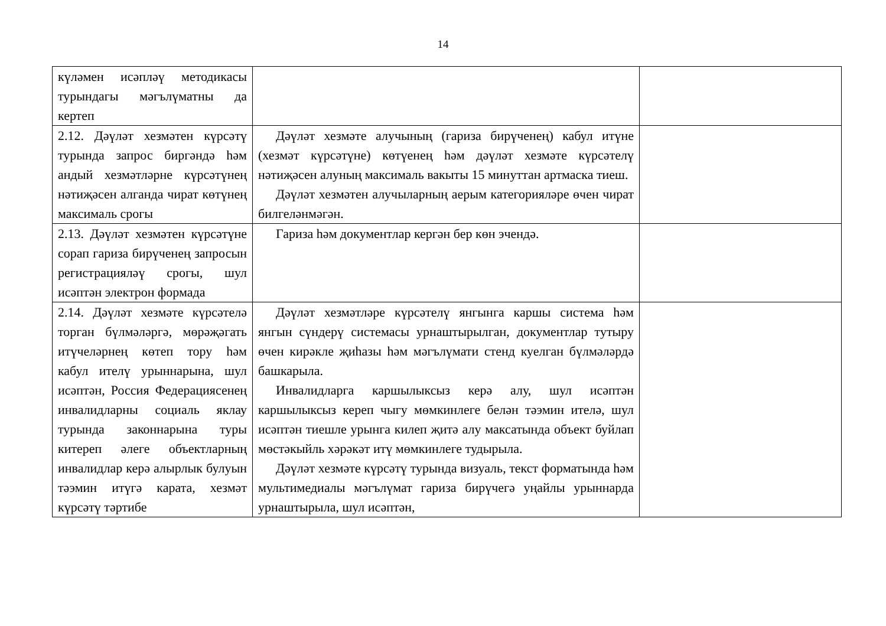14
| күләмен исәпләү методикасы турындагы мәгълүматны да кертеп | | |
| 2.12. Дәүләт хезмәтен күрсәтү турында запрос биргәндә һәм андый хезмәтләрне күрсәтүнең нәтиҗәсен алганда чират көтүнең максималь срогы | Дәүләт хезмәте алучының (гариза бирүченең) кабул итүне (хезмәт күрсәтүне) көтүенең һәм дәүләт хезмәте күрсәтелү нәтиҗәсен алуның максималь вакыты 15 минуттан артмаска тиеш. Дәүләт хезмәтен алучыларның аерым категорияләре өчен чират билгеләнмәгән. | |
| 2.13. Дәүләт хезмәтен күрсәтүне сорап гариза бирүченең запросын регистрацияләү срогы, шул исәптән электрон формада | Гариза һәм документлар кергән бер көн эчендә. | |
| 2.14. Дәүләт хезмәте күрсәтелә торган бүлмәләргә, мөрәҗәгать итүчеләрнең көтеп тору һәм кабул ителү урыннарына, шул исәптән, Россия Федерациясенең инвалидларны социаль яклау турында законнарына туры китереп әлеге объектларның инвалидлар керә алырлык булуын тәэмин итүгә карата, хезмәт күрсәтү тәртибе | Дәүләт хезмәтләре күрсәтелү янгынга каршы система һәм янгын сүндерү системасы урнаштырылган, документлар тутыру өчен кирәкле җиһазы һәм мәгълүмати стенд куелган бүлмәләрдә башкарыла. Инвалидларга каршылыксыз керә алу, шул исәптән каршылыксыз кереп чыгу мөмкинлеге белән тәэмин ителә, шул исәптән тиешле урынга килеп җитә алу максатында объект буйлап мөстәкыйль хәрәкәт итү мөмкинлеге тудырыла. Дәүләт хезмәте күрсәтү турында визуаль, текст форматында һәм мультимедиалы мәгълүмат гариза бирүчегә уңайлы урыннарда урнаштырыла, шул исәптән, | |